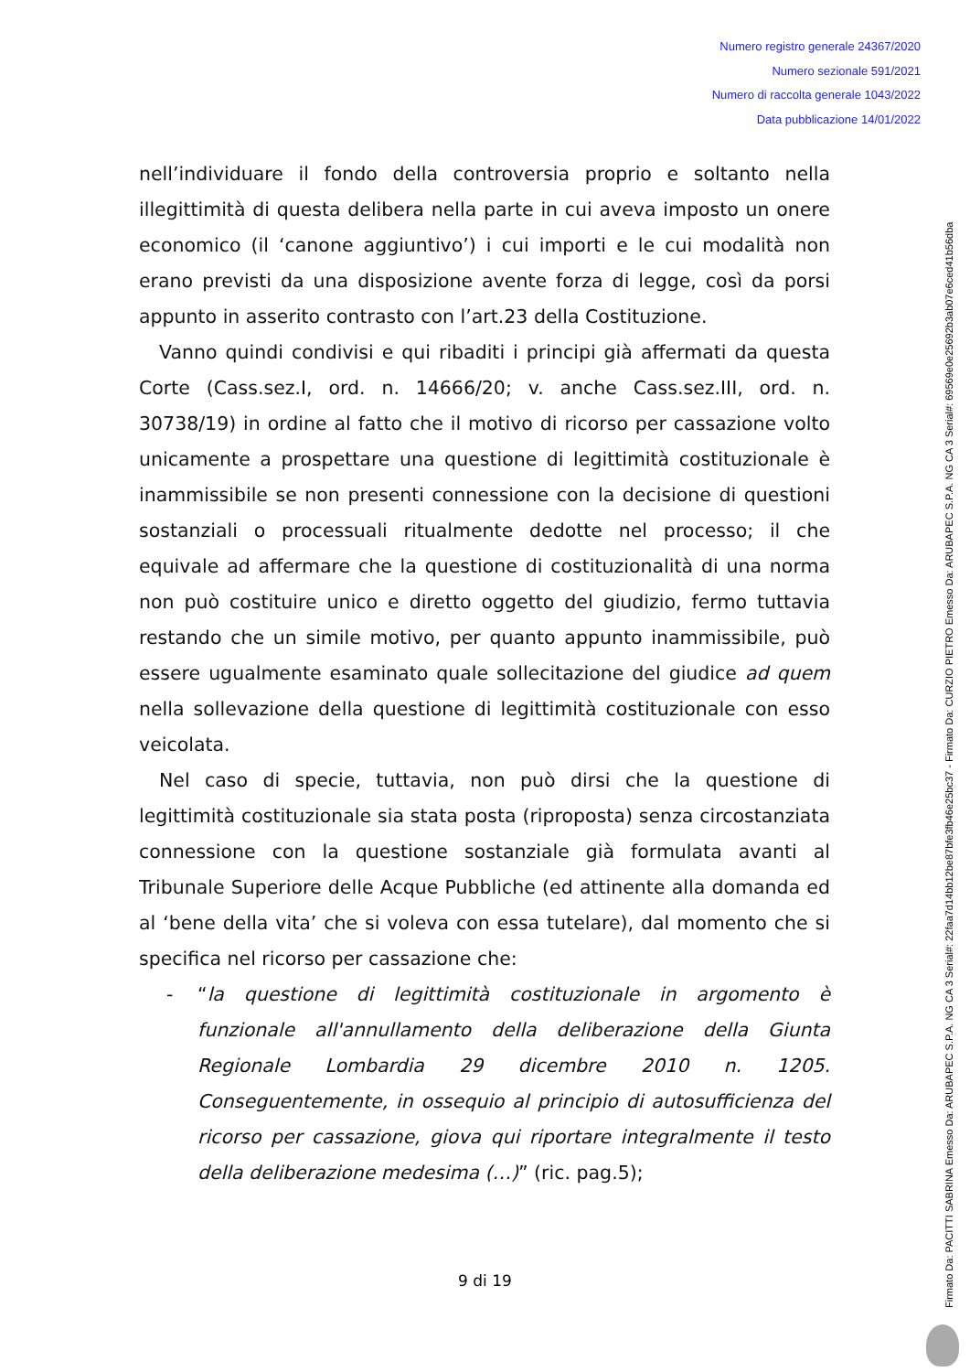Numero registro generale 24367/2020
Numero sezionale 591/2021
Numero di raccolta generale 1043/2022
Data pubblicazione 14/01/2022
nell’individuare il fondo della controversia proprio e soltanto nella illegittimità di questa delibera nella parte in cui aveva imposto un onere economico (il ‘canone aggiuntivo’) i cui importi e le cui modalità non erano previsti da una disposizione avente forza di legge, così da porsi appunto in asserito contrasto con l’art.23 della Costituzione.
Vanno quindi condivisi e qui ribaditi i principi già affermati da questa Corte (Cass.sez.I, ord. n. 14666/20; v. anche Cass.sez.III, ord. n. 30738/19) in ordine al fatto che il motivo di ricorso per cassazione volto unicamente a prospettare una questione di legittimità costituzionale è inammissibile se non presenti connessione con la decisione di questioni sostanziali o processuali ritualmente dedotte nel processo; il che equivale ad affermare che la questione di costituzionalità di una norma non può costituire unico e diretto oggetto del giudizio, fermo tuttavia restando che un simile motivo, per quanto appunto inammissibile, può essere ugualmente esaminato quale sollecitazione del giudice ad quem nella sollevazione della questione di legittimità costituzionale con esso veicolata.
Nel caso di specie, tuttavia, non può dirsi che la questione di legittimità costituzionale sia stata posta (riproposta) senza circostanziata connessione con la questione sostanziale già formulata avanti al Tribunale Superiore delle Acque Pubbliche (ed attinente alla domanda ed al ‘bene della vita’ che si voleva con essa tutelare), dal momento che si specifica nel ricorso per cassazione che:
- “la questione di legittimità costituzionale in argomento è funzionale all'annullamento della deliberazione della Giunta Regionale Lombardia 29 dicembre 2010 n. 1205. Conseguentemente, in ossequio al principio di autosufficienza del ricorso per cassazione, giova qui riportare integralmente il testo della deliberazione medesima (…)” (ric. pag.5);
Firmato Da: PACITTI SABRINA Emesso Da: ARUBAPEC S.P.A. NG CA 3 Serial#: 22faa7d14bb12be87bfe3fb46e25bc37 - Firmato Da: CURZIO PIETRO Emesso Da: ARUBAPEC S.P.A. NG CA 3 Serial#: 69569e0e25692b3ab07e6ced41b56dba
9 di 19